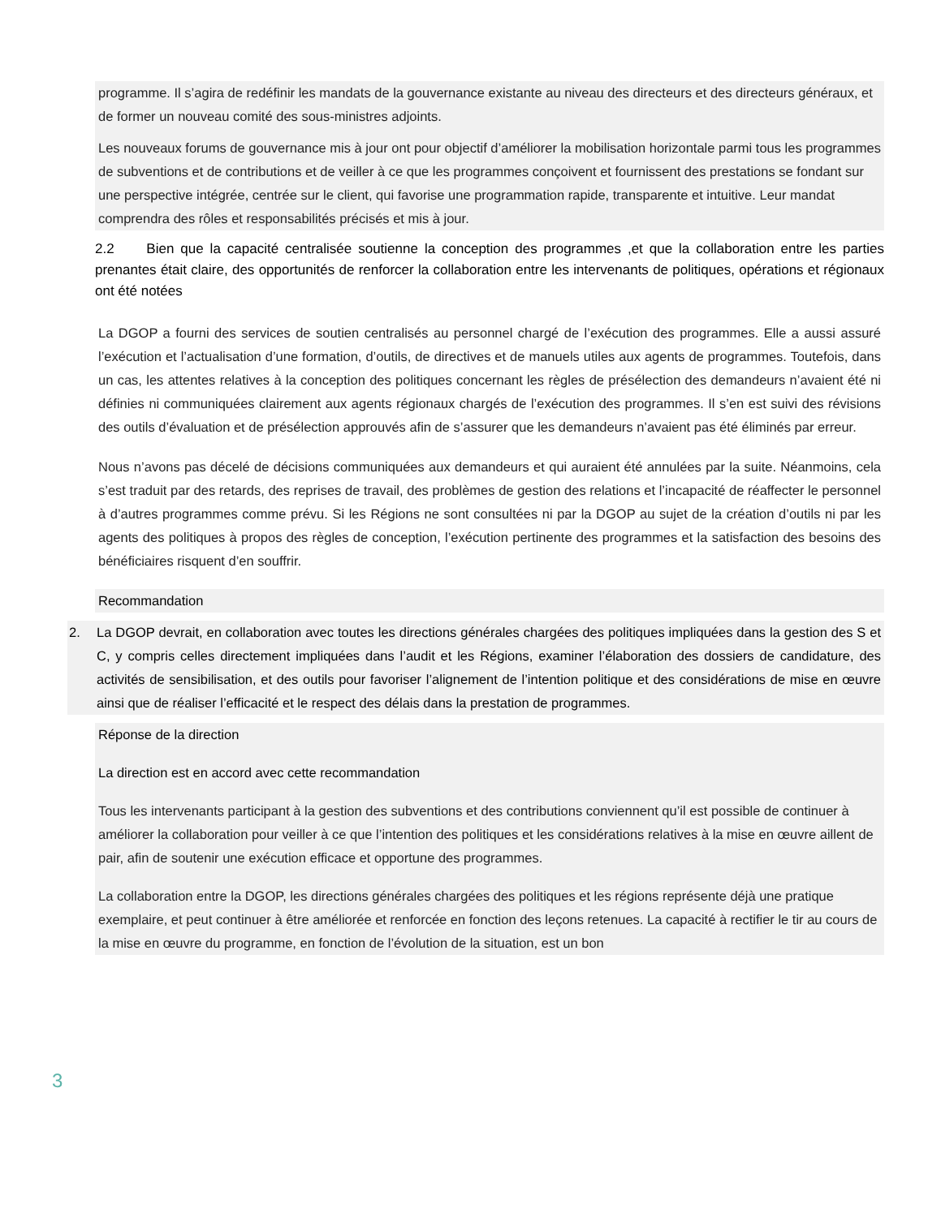programme. Il s’agira de redéfinir les mandats de la gouvernance existante au niveau des directeurs et des directeurs généraux, et de former un nouveau comité des sous-ministres adjoints.
Les nouveaux forums de gouvernance mis à jour ont pour objectif d’améliorer la mobilisation horizontale parmi tous les programmes de subventions et de contributions et de veiller à ce que les programmes conçoivent et fournissent des prestations se fondant sur une perspective intégrée, centrée sur le client, qui favorise une programmation rapide, transparente et intuitive. Leur mandat comprendra des rôles et responsabilités précisés et mis à jour.
2.2 Bien que la capacité centralisée soutienne la conception des programmes ,et que la collaboration entre les parties prenantes était claire, des opportunités de renforcer la collaboration entre les intervenants de politiques, opérations et régionaux ont été notées
La DGOP a fourni des services de soutien centralisés au personnel chargé de l’exécution des programmes. Elle a aussi assuré l’exécution et l’actualisation d’une formation, d’outils, de directives et de manuels utiles aux agents de programmes. Toutefois, dans un cas, les attentes relatives à la conception des politiques concernant les règles de présélection des demandeurs n’avaient été ni définies ni communiquées clairement aux agents régionaux chargés de l’exécution des programmes. Il s’en est suivi des révisions des outils d’évaluation et de présélection approuvés afin de s’assurer que les demandeurs n’avaient pas été éliminés par erreur.
Nous n’avons pas décelé de décisions communiquées aux demandeurs et qui auraient été annulées par la suite. Néanmoins, cela s’est traduit par des retards, des reprises de travail, des problèmes de gestion des relations et l’incapacité de réaffecter le personnel à d’autres programmes comme prévu. Si les Régions ne sont consultées ni par la DGOP au sujet de la création d’outils ni par les agents des politiques à propos des règles de conception, l’exécution pertinente des programmes et la satisfaction des besoins des bénéficiaires risquent d’en souffrir.
Recommandation
2. La DGOP devrait, en collaboration avec toutes les directions générales chargées des politiques impliquées dans la gestion des S et C, y compris celles directement impliquées dans l’audit et les Régions, examiner l’élaboration des dossiers de candidature, des activités de sensibilisation, et des outils pour favoriser l’alignement de l’intention politique et des considérations de mise en œuvre ainsi que de réaliser l’efficacité et le respect des délais dans la prestation de programmes.
Réponse de la direction
La direction est en accord avec cette recommandation
Tous les intervenants participant à la gestion des subventions et des contributions conviennent qu’il est possible de continuer à améliorer la collaboration pour veiller à ce que l’intention des politiques et les considérations relatives à la mise en œuvre aillent de pair, afin de soutenir une exécution efficace et opportune des programmes.
La collaboration entre la DGOP, les directions générales chargées des politiques et les régions représente déjà une pratique exemplaire, et peut continuer à être améliorée et renforcée en fonction des leçons retenues. La capacité à rectifier le tir au cours de la mise en œuvre du programme, en fonction de l’évolution de la situation, est un bon
3